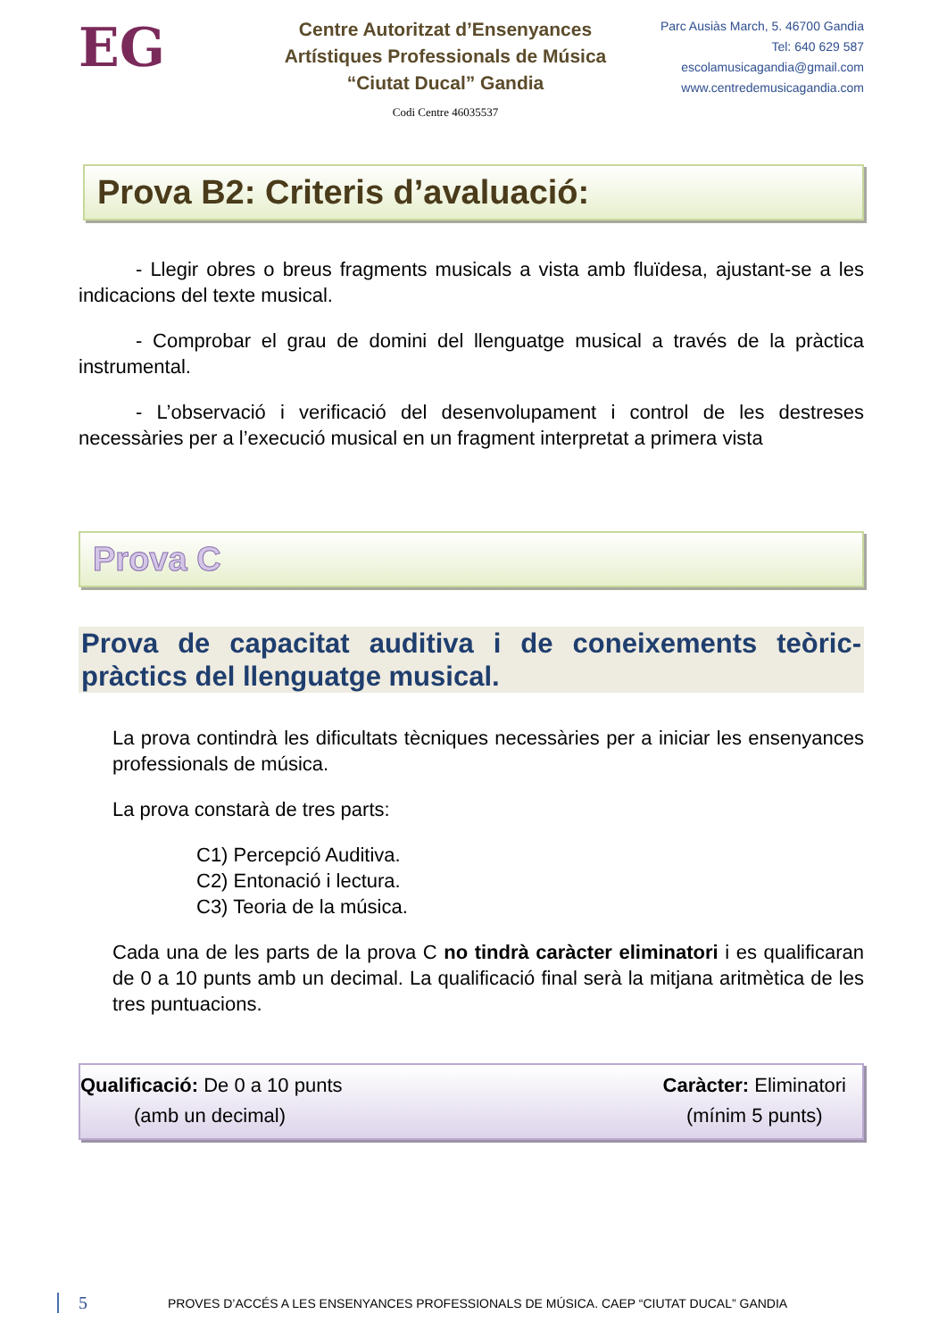EG
Centre Autoritzat d’Ensenyances
Artístiques Professionals de Música
“Ciutat Ducal” Gandia
Codi Centre 46035537
Parc Ausiàs March, 5. 46700 Gandia
Tel: 640 629 587
escolamusicagandia@gmail.com
www.centredemusicagandia.com
Prova B2: Criteris d’avaluació:
- Llegir obres o breus fragments musicals a vista amb fluïdesa, ajustant-se a les indicacions del texte musical.
- Comprobar el grau de domini del llenguatge musical a través de la pràctica instrumental.
- L’observació i verificació del desenvolupament i control de les destreses necessàries per a l’execució musical en un fragment interpretat a primera vista
Prova C
Prova de capacitat auditiva i de coneixements teòric-pràctics del llenguatge musical.
La prova contindrà les dificultats tècniques necessàries per a iniciar les ensenyances professionals de música.
La prova constarà de tres parts:
C1) Percepció Auditiva.
C2) Entonació i lectura.
C3) Teoria de la música.
Cada una de les parts de la prova C no tindrà caràcter eliminatori i es qualificaran de 0 a 10 punts amb un decimal. La qualificació final serà la mitjana aritmètica de les tres puntuacions.
Qualificació: De 0 a 10 punts
(amb un decimal)
Caràcter: Eliminatori
(mínim 5 punts)
5 PROVES D’ACCÉS A LES ENSENYANCES PROFESSIONALS DE MÚSICA. CAEP “CIUTAT DUCAL” GANDIA